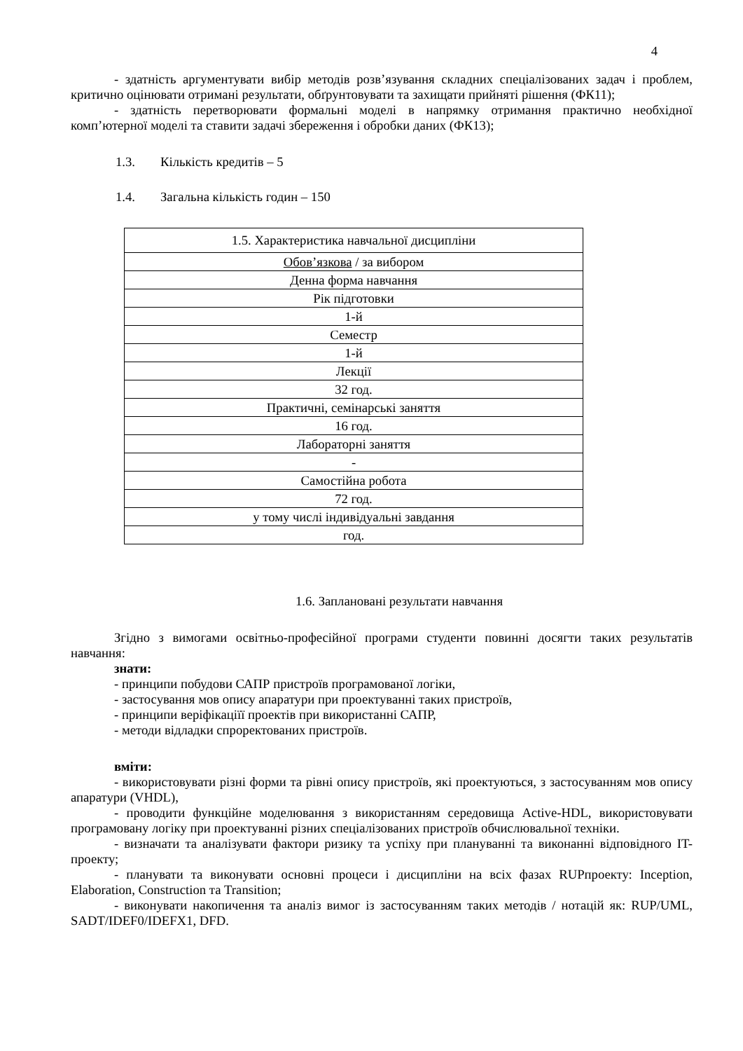4
- здатність аргументувати вибір методів розв’язування складних спеціалізованих задач і проблем, критично оцінювати отримані результати, обґрунтовувати та захищати прийняті рішення (ФК11);
- здатність перетворювати формальні моделі в напрямку отримання практично необхідної комп’ютерної моделі та ставити задачі збереження і обробки даних (ФК13);
1.3. Кількість кредитів – 5
1.4. Загальна кількість годин – 150
| 1.5. Характеристика навчальної дисципліни |
| Обов’язкова / за вибором |
| Денна форма навчання |
| Рік підготовки |
| 1-й |
| Семестр |
| 1-й |
| Лекції |
| 32 год. |
| Практичні, семінарські заняття |
| 16 год. |
| Лабораторні заняття |
| - |
| Самостійна робота |
| 72 год. |
| у тому числі індивідуальні завдання |
| год. |
1.6. Заплановані результати навчання
Згідно з вимогами освітньо-професійної програми студенти повинні досягти таких результатів навчання:
знати:
- принципи побудови САПР пристроїв програмованої логіки,
- застосування мов опису апаратури при проектуванні таких пристроїв,
- принципи веріфікаціїї проектів при використанні САПР,
- методи відладки спроректованих пристроїв.
вміти:
- використовувати різні форми та рівні опису пристроїв, які проектуються, з застосуванням мов опису апаратури (VHDL),
- проводити функційне моделювання з використанням середовища Active-HDL, використовувати програмовану логіку при проектуванні різних спеціалізованих пристроїв обчислювальної техніки.
- визначати та аналізувати фактори ризику та успіху при плануванні та виконанні відповідного IT-проекту;
- планувати та виконувати основні процеси і дисципліни на всіх фазах RUPпроекту: Inception, Elaboration, Construction та Transition;
- виконувати накопичення та аналіз вимог із застосуванням таких методів / нотацій як: RUP/UML, SADT/IDEF0/IDEFX1, DFD.